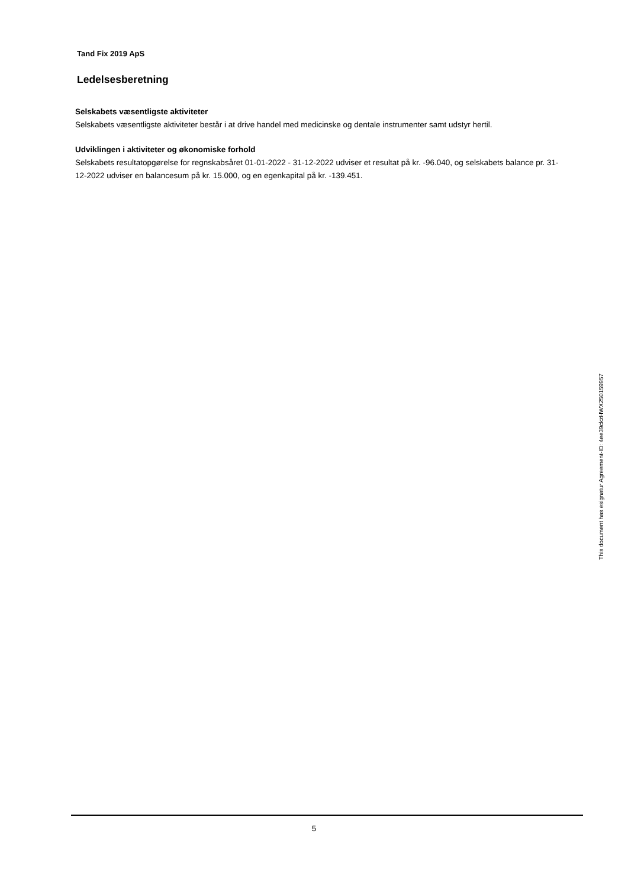Tand Fix 2019 ApS
Ledelsesberetning
Selskabets væsentligste aktiviteter
Selskabets væsentligste aktiviteter består i at drive handel med medicinske og dentale instrumenter samt udstyr hertil.
Udviklingen i aktiviteter og økonomiske forhold
Selskabets resultatopgørelse for regnskabsåret 01-01-2022 - 31-12-2022 udviser et resultat på kr. -96.040, og selskabets balance pr. 31-12-2022 udviser en balancesum på kr. 15.000, og en egenkapital på kr. -139.451.
5
This document has esignatur Agreement-ID: 4ee39ckzHWX250159957